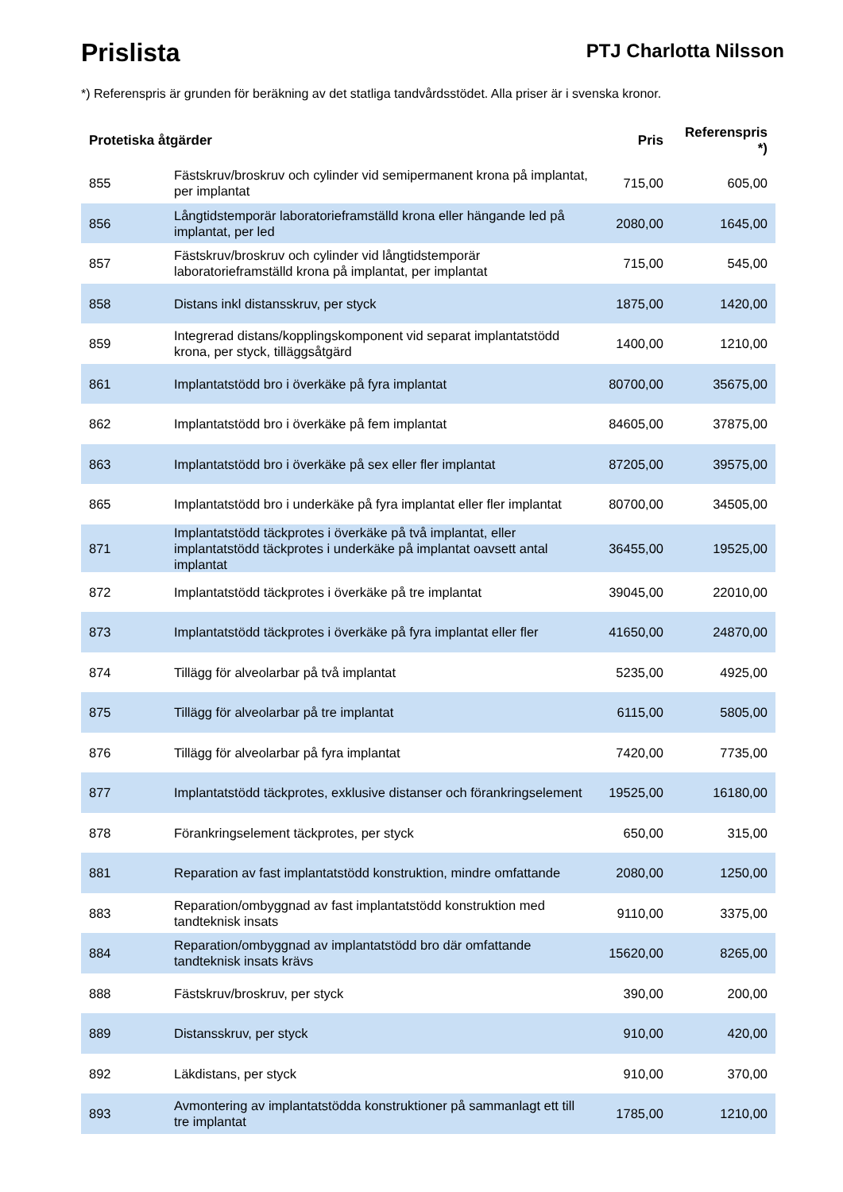Prislista
PTJ Charlotta Nilsson
*) Referenspris är grunden för beräkning av det statliga tandvårdsstödet. Alla priser är i svenska kronor.
| Protetiska åtgärder | | Pris | Referenspris *) |
| --- | --- | --- | --- |
| 855 | Fästskruv/broskruv och cylinder vid semipermanent krona på implantat, per implantat | 715,00 | 605,00 |
| 856 | Långtidstemporär laboratorieframställd krona eller hängande led på implantat, per led | 2080,00 | 1645,00 |
| 857 | Fästskruv/broskruv och cylinder vid långtidstemporär laboratorieframställd krona på implantat, per implantat | 715,00 | 545,00 |
| 858 | Distans inkl distansskruv, per styck | 1875,00 | 1420,00 |
| 859 | Integrerad distans/kopplingskomponent vid separat implantatstödd krona, per styck, tilläggsåtgärd | 1400,00 | 1210,00 |
| 861 | Implantatstödd bro i överkäke på fyra implantat | 80700,00 | 35675,00 |
| 862 | Implantatstödd bro i överkäke på fem implantat | 84605,00 | 37875,00 |
| 863 | Implantatstödd bro i överkäke på sex eller fler implantat | 87205,00 | 39575,00 |
| 865 | Implantatstödd bro i underkäke på fyra implantat eller fler implantat | 80700,00 | 34505,00 |
| 871 | Implantatstödd täckprotes i överkäke på två implantat, eller implantatstödd täckprotes i underkäke på implantat oavsett antal implantat | 36455,00 | 19525,00 |
| 872 | Implantatstödd täckprotes i överkäke på tre implantat | 39045,00 | 22010,00 |
| 873 | Implantatstödd täckprotes i överkäke på fyra implantat eller fler | 41650,00 | 24870,00 |
| 874 | Tillägg för alveolarbar på två implantat | 5235,00 | 4925,00 |
| 875 | Tillägg för alveolarbar på tre implantat | 6115,00 | 5805,00 |
| 876 | Tillägg för alveolarbar på fyra implantat | 7420,00 | 7735,00 |
| 877 | Implantatstödd täckprotes, exklusive distanser och förankringselement | 19525,00 | 16180,00 |
| 878 | Förankringselement täckprotes, per styck | 650,00 | 315,00 |
| 881 | Reparation av fast implantatstödd konstruktion, mindre omfattande | 2080,00 | 1250,00 |
| 883 | Reparation/ombyggnad av fast implantatstödd konstruktion med tandteknisk insats | 9110,00 | 3375,00 |
| 884 | Reparation/ombyggnad av implantatstödd bro där omfattande tandteknisk insats krävs | 15620,00 | 8265,00 |
| 888 | Fästskruv/broskruv, per styck | 390,00 | 200,00 |
| 889 | Distansskruv, per styck | 910,00 | 420,00 |
| 892 | Läkdistans, per styck | 910,00 | 370,00 |
| 893 | Avmontering av implantatstödda konstruktioner på sammanlagt ett till tre implantat | 1785,00 | 1210,00 |